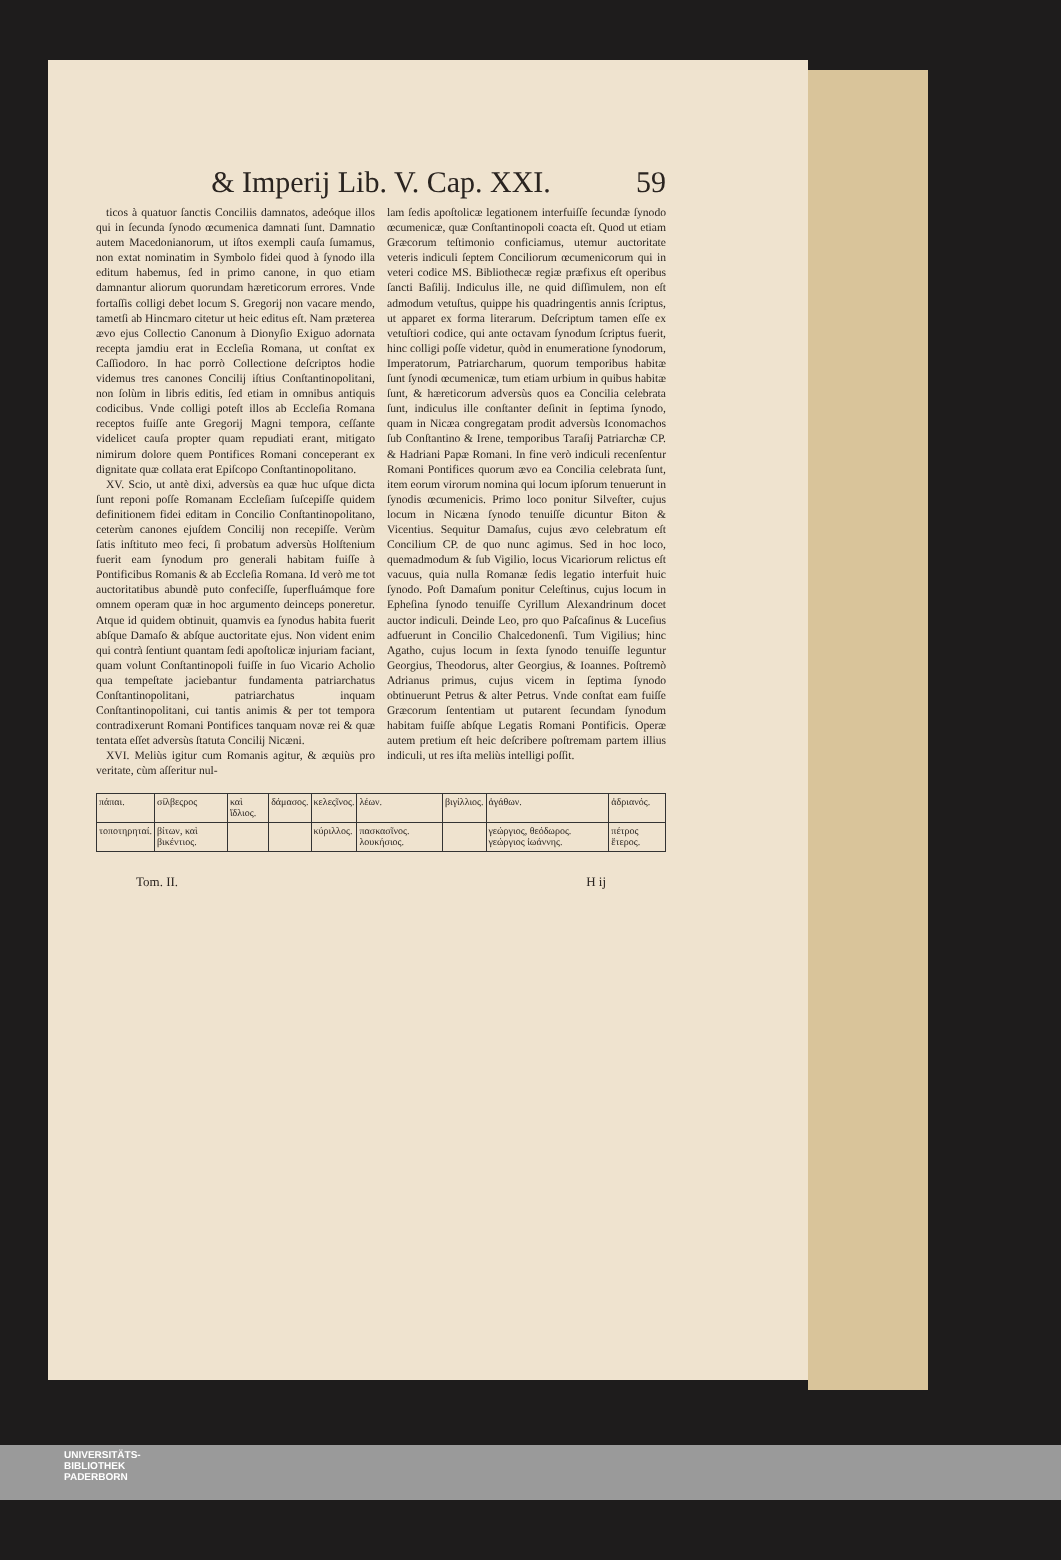& Imperij Lib. V. Cap. XXI. 59
ticos à quatuor ſanctis Conciliis damnatos, adeóque illos qui in ſecunda ſynodo œcumenica damnati ſunt. Damnatio autem Macedonianorum, ut iſtos exempli cauſa ſumamus, non extat nominatim in Symbolo fidei quod à ſynodo illa editum habemus, ſed in primo canone, in quo etiam damnantur aliorum quorundam hæreticorum errores. Vnde fortaſſis colligi debet locum S. Gregorij non vacare mendo, tametſi ab Hincmaro citetur ut heic editus eſt. Nam præterea ævo ejus Collectio Canonum à Dionyſio Exiguo adornata recepta jamdiu erat in Eccleſia Romana, ut conſtat ex Caſſiodoro. In hac porrò Collectione deſcriptos hodie videmus tres canones Concilij iſtius Conſtantinopolitani, non ſolùm in libris editis, ſed etiam in omnibus antiquis codicibus. Vnde colligi poteſt illos ab Eccleſia Romana receptos fuiſſe ante Gregorij Magni tempora, ceſſante videlicet cauſa propter quam repudiati erant, mitigato nimirum dolore quem Pontifices Romani conceperant ex dignitate quæ collata erat Epiſcopo Conſtantinopolitano.
XV. Scio, ut antè dixi, adversùs ea quæ huc uſque dicta ſunt reponi poſſe Romanam Eccleſiam ſuſcepiſſe quidem definitionem fidei editam in Concilio Conſtantinopolitano, ceterùm canones ejuſdem Concilij non recepiſſe. Verùm ſatis inſtituto meo feci, ſi probatum adversùs Holſtenium fuerit eam ſynodum pro generali habitam fuiſſe à Pontificibus Romanis & ab Eccleſia Romana. Id verò me tot auctoritatibus abundè puto confeciſſe, ſuperfluámque fore omnem operam quæ in hoc argumento deinceps poneretur. Atque id quidem obtinuit, quamvis ea ſynodus habita fuerit abſque Damaſo & abſque auctoritate ejus. Non vident enim qui contrà ſentiunt quantam ſedi apoſtolicæ injuriam faciant, quam volunt Conſtantinopoli fuiſſe in ſuo Vicario Acholio qua tempeſtate jaciebantur fundamenta patriarchatus Conſtantinopolitani, patriarchatus inquam Conſtantinopolitani, cui tantis animis & per tot tempora contradixerunt Romani Pontifices tanquam novæ rei & quæ tentata eſſet adversùs ſtatuta Concilij Nicæni.
XVI. Meliùs igitur cum Romanis agitur, & æquiùs pro veritate, cùm aſſeritur nul-
lam ſedis apoſtolicæ legationem interfuiſſe ſecundæ ſynodo œcumenicæ, quæ Conſtantinopoli coacta eſt. Quod ut etiam Græcorum teſtimonio conficiamus, utemur auctoritate veteris indiculi ſeptem Conciliorum œcumenicorum qui in veteri codice MS. Bibliothecæ regiæ præfixus eſt operibus ſancti Baſilij. Indiculus ille, ne quid diſſimulem, non eſt admodum vetuſtus, quippe his quadringentis annis ſcriptus, ut apparet ex forma literarum. Deſcriptum tamen eſſe ex vetuſtiori codice, qui ante octavam ſynodum ſcriptus fuerit, hinc colligi poſſe videtur, quòd in enumeratione ſynodorum, Imperatorum, Patriarcharum, quorum temporibus habitæ ſunt ſynodi œcumenicæ, tum etiam urbium in quibus habitæ ſunt, & hæreticorum adversùs quos ea Concilia celebrata ſunt, indiculus ille conſtanter deſinit in ſeptima ſynodo, quam in Nicæa congregatam prodit adversùs Iconomachos ſub Conſtantino & Irene, temporibus Taraſij Patriarchæ CP. & Hadriani Papæ Romani. In fine verò indiculi recenſentur Romani Pontifices quorum ævo ea Concilia celebrata ſunt, item eorum virorum nomina qui locum ipſorum tenuerunt in ſynodis œcumenicis. Primo loco ponitur Silveſter, cujus locum in Nicæna ſynodo tenuiſſe dicuntur Biton & Vicentius. Sequitur Damaſus, cujus ævo celebratum eſt Concilium CP. de quo nunc agimus. Sed in hoc loco, quemadmodum & ſub Vigilio, locus Vicariorum relictus eſt vacuus, quia nulla Romanæ ſedis legatio interfuit huic ſynodo. Poſt Damaſum ponitur Celeſtinus, cujus locum in Epheſina ſynodo tenuiſſe Cyrillum Alexandrinum docet auctor indiculi. Deinde Leo, pro quo Paſcaſinus & Luceſius adfuerunt in Concilio Chalcedonenſi. Tum Vigilius; hinc Agatho, cujus locum in ſexta ſynodo tenuiſſe leguntur Georgius, Theodorus, alter Georgius, & Ioannes. Poſtremò Adrianus primus, cujus vicem in ſeptima ſynodo obtinuerunt Petrus & alter Petrus. Vnde conſtat eam fuiſſe Græcorum ſententiam ut putarent ſecundam ſynodum habitam fuiſſe abſque Legatis Romani Pontificis. Operæ autem pretium eſt heic deſcribere poſtremam partem illius indiculi, ut res iſta meliùs intelligi poſſit.
| πάπαι. | σίλβεςρος | καὶ ἴδλιος. | δάμασος. | κελεςῖνος. | λέων. | βιγίλλιος. | ἀγάθων. | ἀδριανός. |
| τοποτηρηταί. | βίτων, καὶ βικέντιος. | | | κύριλλος. | πασκασῖνος. λουκήσιος. | | γεώργιος, θεόδωρος. γεώργιος ἰωάννης. | πέτρος ἕτερος. |
Tom. II. H ij
UNIVERSITÄTS-
BIBLIOTHEK
PADERBORN